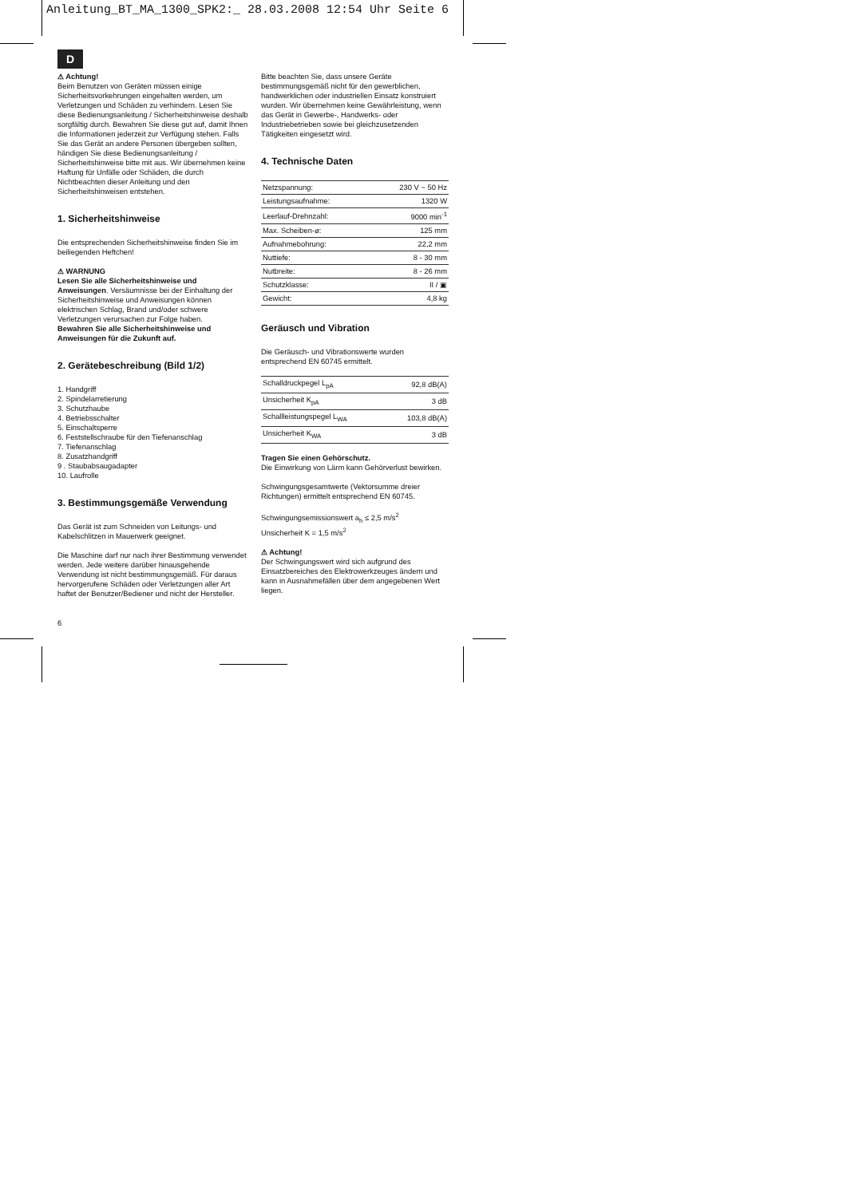Anleitung_BT_MA_1300_SPK2:_ 28.03.2008 12:54 Uhr Seite 6
D
⚠ Achtung!
Beim Benutzen von Geräten müssen einige Sicherheitsvorkehrungen eingehalten werden, um Verletzungen und Schäden zu verhindern. Lesen Sie diese Bedienungsanleitung / Sicherheitshinweise deshalb sorgfältig durch. Bewahren Sie diese gut auf, damit Ihnen die Informationen jederzeit zur Verfügung stehen. Falls Sie das Gerät an andere Personen übergeben sollten, händigen Sie diese Bedienungsanleitung / Sicherheitshinweise bitte mit aus. Wir übernehmen keine Haftung für Unfälle oder Schäden, die durch Nichtbeachten dieser Anleitung und den Sicherheitshinweisen entstehen.
1. Sicherheitshinweise
Die entsprechenden Sicherheitshinweise finden Sie im beiliegenden Heftchen!
⚠ WARNUNG
Lesen Sie alle Sicherheitshinweise und Anweisungen. Versäumnisse bei der Einhaltung der Sicherheitshinweise und Anweisungen können elektrischen Schlag, Brand und/oder schwere Verletzungen verursachen zur Folge haben.
Bewahren Sie alle Sicherheitshinweise und Anweisungen für die Zukunft auf.
2. Gerätebeschreibung (Bild 1/2)
1. Handgriff
2. Spindelarretierung
3. Schutzhaube
4. Betriebsschalter
5. Einschaltsperre
6. Feststellschraube für den Tiefenanschlag
7. Tiefenanschlag
8. Zusatzhandgriff
9 . Staubabsaugadapter
10. Laufrolle
3. Bestimmungsgemäße Verwendung
Das Gerät ist zum Schneiden von Leitungs- und Kabelschlitzen in Mauerwerk geeignet.
Die Maschine darf nur nach ihrer Bestimmung verwendet werden. Jede weitere darüber hinausgehende Verwendung ist nicht bestimmungsgemäß. Für daraus hervorgerufene Schäden oder Verletzungen aller Art haftet der Benutzer/Bediener und nicht der Hersteller.
Bitte beachten Sie, dass unsere Geräte bestimmungsgemäß nicht für den gewerblichen, handwerklichen oder industriellen Einsatz konstruiert wurden. Wir übernehmen keine Gewährleistung, wenn das Gerät in Gewerbe-, Handwerks- oder Industriebetrieben sowie bei gleichzusetzenden Tätigkeiten eingesetzt wird.
4. Technische Daten
| Netzspannung: | 230 V ~ 50 Hz |
| Leistungsaufnahme: | 1320 W |
| Leerlauf-Drehnzahl: | 9000 min<sup>-1</sup> |
| Max. Scheiben-ø: | 125 mm |
| Aufnahmebohrung: | 22,2 mm |
| Nuttiefe: | 8 - 30 mm |
| Nutbreite: | 8 - 26 mm |
| Schutzklasse: | II / ▣ |
| Gewicht: | 4,8 kg |
Geräusch und Vibration
Die Geräusch- und Vibrationswerte wurden entsprechend EN 60745 ermittelt.
| Schalldruckpegel L<sub>pA</sub> | 92,8 dB(A) |
| Unsicherheit K<sub>pA</sub> | 3 dB |
| Schallleistungspegel L<sub>WA</sub> | 103,8 dB(A) |
| Unsicherheit K<sub>WA</sub> | 3 dB |
Tragen Sie einen Gehörschutz.
Die Einwirkung von Lärm kann Gehörverlust bewirken.
Schwingungsgesamtwerte (Vektorsumme dreier Richtungen) ermittelt entsprechend EN 60745.
Schwingungsemissionswert a<sub>h</sub> ≤ 2,5 m/s<sup>2</sup>
Unsicherheit K = 1,5 m/s<sup>2</sup>
⚠ Achtung!
Der Schwingungswert wird sich aufgrund des Einsatzbereiches des Elektrowerkzeuges ändern und kann in Ausnahmefällen über dem angegebenen Wert liegen.
6